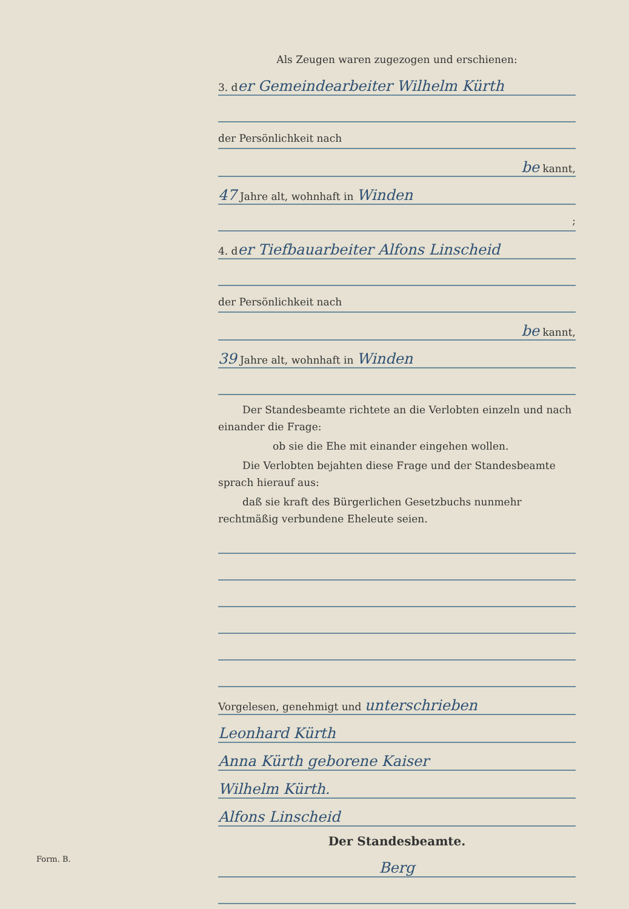Als Zeugen waren zugezogen und erschienen:
3. der Gemeindearbeiter Wilhelm Kürth
der Persönlichkeit nach
be kannt,
47 Jahre alt, wohnhaft in Winden
;
4. der Tiefbauarbeiter Alfons Linscheid
der Persönlichkeit nach
be kannt,
39 Jahre alt, wohnhaft in Winden
Der Standesbeamte richtete an die Verlobten einzeln und nach einander die Frage:
ob sie die Ehe mit einander eingehen wollen.
Die Verlobten bejahten diese Frage und der Standesbeamte sprach hierauf aus:
daß sie kraft des Bürgerlichen Gesetzbuchs nunmehr rechtmäßig verbundene Eheleute seien.
Vorgelesen, genehmigt und unterschrieben
Leonhard Kürth
Anna Kürth geborene Kaiser
Wilhelm Kürth.
Alfons Linscheid
Der Standesbeamte.
Berg
Form. B.